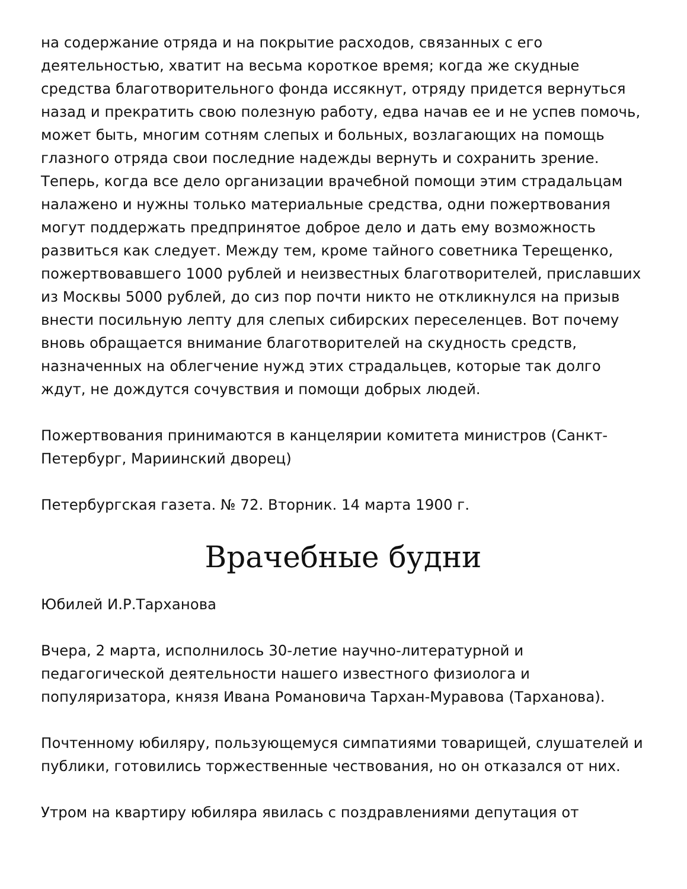на содержание отряда и на покрытие расходов, связанных с его деятельностью, хватит на весьма короткое время; когда же скудные средства благотворительного фонда иссякнут, отряду придется вернуться назад и прекратить свою полезную работу, едва начав ее и не успев помочь, может быть, многим сотням слепых и больных, возлагающих на помощь глазного отряда свои последние надежды вернуть и сохранить зрение. Теперь, когда все дело организации врачебной помощи этим страдальцам налажено и нужны только материальные средства, одни пожертвования могут поддержать предпринятое доброе дело и дать ему возможность развиться как следует. Между тем, кроме тайного советника Терещенко, пожертвовавшего 1000 рублей и неизвестных благотворителей, приславших из Москвы 5000 рублей, до сиз пор почти никто не откликнулся на призыв внести посильную лепту для слепых сибирских переселенцев. Вот почему вновь обращается внимание благотворителей на скудность средств, назначенных на облегчение нужд этих страдальцев, которые так долго ждут, не дождутся сочувствия и помощи добрых людей.
Пожертвования принимаются в канцелярии комитета министров (Санкт-Петербург, Мариинский дворец)
Петербургская газета. № 72. Вторник. 14 марта 1900 г.
Врачебные будни
Юбилей И.Р.Тарханова
Вчера, 2 марта, исполнилось 30-летие научно-литературной и педагогической деятельности нашего известного физиолога и популяризатора, князя Ивана Романовича Тархан-Муравова (Тарханова).
Почтенному юбиляру, пользующемуся симпатиями товарищей, слушателей и публики, готовились торжественные чествования, но он отказался от них.
Утром на квартиру юбиляра явилась с поздравлениями депутация от